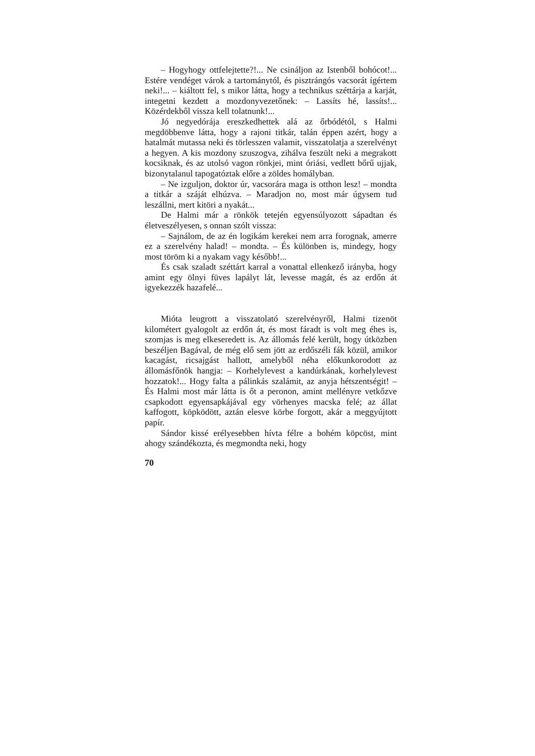– Hogyhogy ottfelejtette?!... Ne csináljon az Istenből bohócot!... Estére vendéget várok a tartománytól, és pisztrángós vacsorát ígértem neki!... – kiáltott fel, s mikor látta, hogy a technikus széttárja a karját, integetni kezdett a mozdonyvezetőnek: – Lassíts hé, lassíts!... Közérdekből vissza kell tolatnunk!...
Jó negyedórája ereszkedhettek alá az őrbódétól, s Halmi megdöbbenve látta, hogy a rajoni titkár, talán éppen azért, hogy a hatalmát mutassa neki és törlesszen valamit, visszatolatja a szerelvényt a hegyen. A kis mozdony szuszogva, zihálva feszült neki a megrakott kocsiknak, és az utolsó vagon rönkjei, mint óriási, vedlett bőrű ujjak, bizonytalanul tapogatóztak előre a zöldes homályban.
– Ne izguljon, doktor úr, vacsorára maga is otthon lesz! – mondta a titkár a száját elhúzva. – Maradjon no, most már úgysem tud leszállni, mert kitöri a nyakát...
De Halmi már a rönkök tetején egyensúlyozott sápadtan és életveszélyesen, s onnan szólt vissza:
– Sajnálom, de az én logikám kerekei nem arra forognak, amerre ez a szerelvény halad! – mondta. – És különben is, mindegy, hogy most töröm ki a nyakam vagy később!...
És csak szaladt széttárt karral a vonattal ellenkező irányba, hogy amint egy ölnyi füves lapályt lát, levesse magát, és az erdőn át igyekezzék hazafelé...
Mióta leugrott a visszatolató szerelvényről, Halmi tizenöt kilométert gyalogolt az erdőn át, és most fáradt is volt meg éhes is, szomjas is meg elkeseredett is. Az állomás felé került, hogy útközben beszéljen Bagával, de még elő sem jött az erdőszéli fák közül, amikor kacagást, ricsajgást hallott, amelyből néha előkunkorodott az állomásfőnök hangja: – Korhelylevest a kandúrkának, korhelylevest hozzatok!... Hogy falta a pálinkás szalámit, az anyja hétszentségit! – És Halmi most már látta is őt a peronon, amint mellényre vetkőzve csapkodott egyensapkájával egy vörhenyes macska felé; az állat kaffogott, köpködött, aztán elesve körbe forgott, akár a meggyújtott papír.
Sándor kissé erélyesebben hívta félre a bohém köpcöst, mint ahogy szándékozta, és megmondta neki, hogy
70